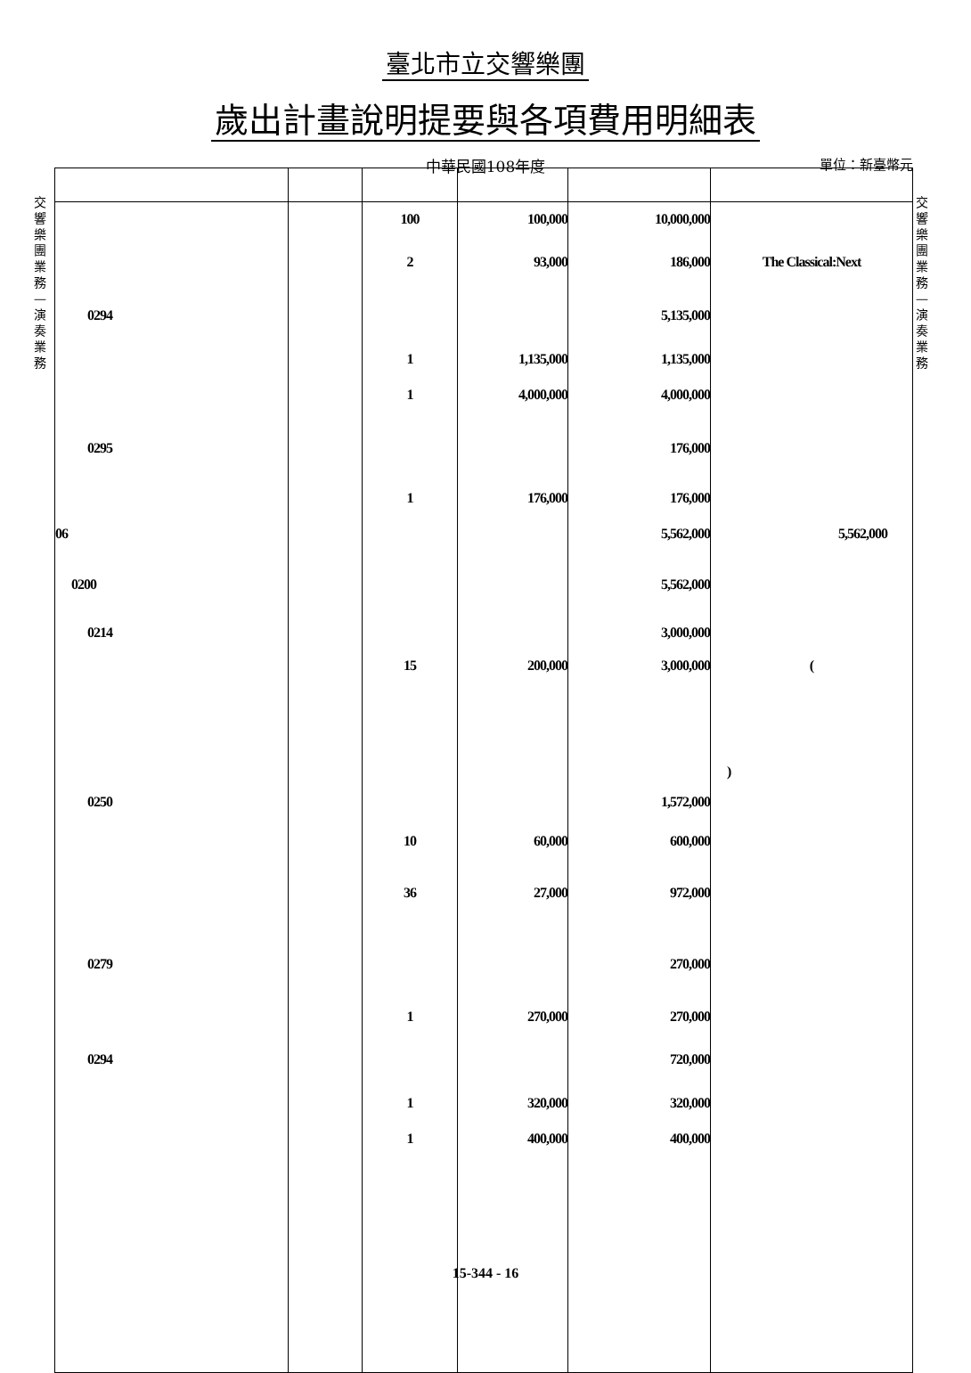臺北市立交響樂團
歲出計畫說明提要與各項費用明細表
中華民國108年度 單位：新臺幣元
交響樂團業務—演奏業務
交響樂團業務—演奏業務
| | | 100 | 100,000 | 10,000,000 | |
| | | 2 | 93,000 | 186,000 | The Classical:Next |
| 0294 | | | | 5,135,000 | |
| | | 1 | 1,135,000 | 1,135,000 | |
| | | 1 | 4,000,000 | 4,000,000 | |
| 0295 | | | | 176,000 | |
| | | 1 | 176,000 | 176,000 | |
| 06 | | | | 5,562,000 | 5,562,000 |
| 0200 | | | | 5,562,000 | |
| 0214 | | | | 3,000,000 | |
| | | 15 | 200,000 | 3,000,000 | ( |
| | | | | | ) |
| 0250 | | | | 1,572,000 | |
| | | 10 | 60,000 | 600,000 | |
| | | 36 | 27,000 | 972,000 | |
| 0279 | | | | 270,000 | |
| | | 1 | 270,000 | 270,000 | |
| 0294 | | | | 720,000 | |
| | | 1 | 320,000 | 320,000 | |
| | | 1 | 400,000 | 400,000 | |
15-344 - 16